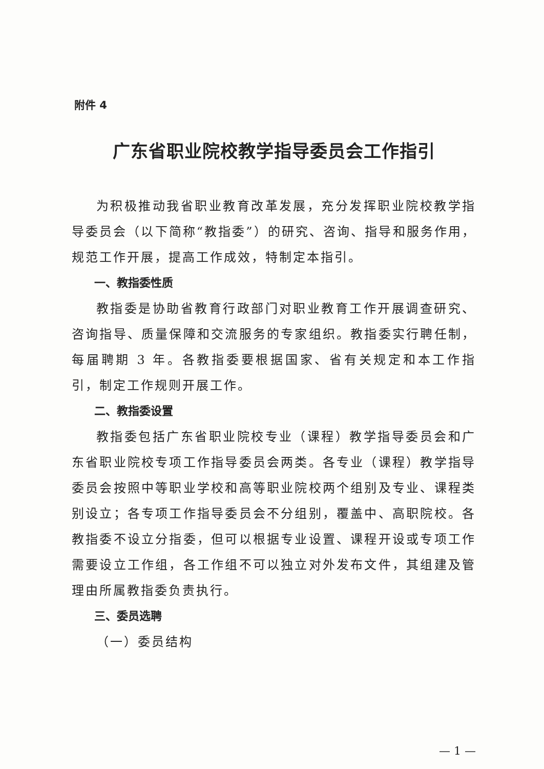附件 4
广东省职业院校教学指导委员会工作指引
为积极推动我省职业教育改革发展，充分发挥职业院校教学指导委员会（以下简称“教指委”）的研究、咨询、指导和服务作用，规范工作开展，提高工作成效，特制定本指引。
一、教指委性质
教指委是协助省教育行政部门对职业教育工作开展调查研究、咨询指导、质量保障和交流服务的专家组织。教指委实行聘任制，每届聘期 3 年。各教指委要根据国家、省有关规定和本工作指引，制定工作规则开展工作。
二、教指委设置
教指委包括广东省职业院校专业（课程）教学指导委员会和广东省职业院校专项工作指导委员会两类。各专业（课程）教学指导委员会按照中等职业学校和高等职业院校两个组别及专业、课程类别设立；各专项工作指导委员会不分组别，覆盖中、高职院校。各教指委不设立分指委，但可以根据专业设置、课程开设或专项工作需要设立工作组，各工作组不可以独立对外发布文件，其组建及管理由所属教指委负责执行。
三、委员选聘
（一）委员结构
— 1 —